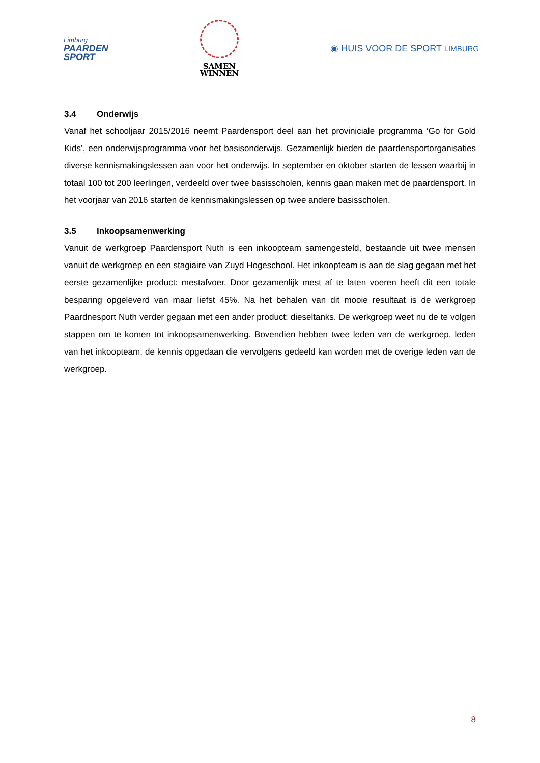Limburg
PAARDEN
SPORT
SAMEN
WINNEN
◉ HUIS VOOR DE SPORT LIMBURG
3.4 Onderwijs
Vanaf het schooljaar 2015/2016 neemt Paardensport deel aan het proviniciale programma ‘Go for Gold Kids’, een onderwijsprogramma voor het basisonderwijs. Gezamenlijk bieden de paardensportorganisaties diverse kennismakingslessen aan voor het onderwijs. In september en oktober starten de lessen waarbij in totaal 100 tot 200 leerlingen, verdeeld over twee basisscholen, kennis gaan maken met de paardensport. In het voorjaar van 2016 starten de kennismakingslessen op twee andere basisscholen.
3.5 Inkoopsamenwerking
Vanuit de werkgroep Paardensport Nuth is een inkoopteam samengesteld, bestaande uit twee mensen vanuit de werkgroep en een stagiaire van Zuyd Hogeschool. Het inkoopteam is aan de slag gegaan met het eerste gezamenlijke product: mestafvoer. Door gezamenlijk mest af te laten voeren heeft dit een totale besparing opgeleverd van maar liefst 45%. Na het behalen van dit mooie resultaat is de werkgroep Paardnesport Nuth verder gegaan met een ander product: dieseltanks. De werkgroep weet nu de te volgen stappen om te komen tot inkoopsamenwerking. Bovendien hebben twee leden van de werkgroep, leden van het inkoopteam, de kennis opgedaan die vervolgens gedeeld kan worden met de overige leden van de werkgroep.
8